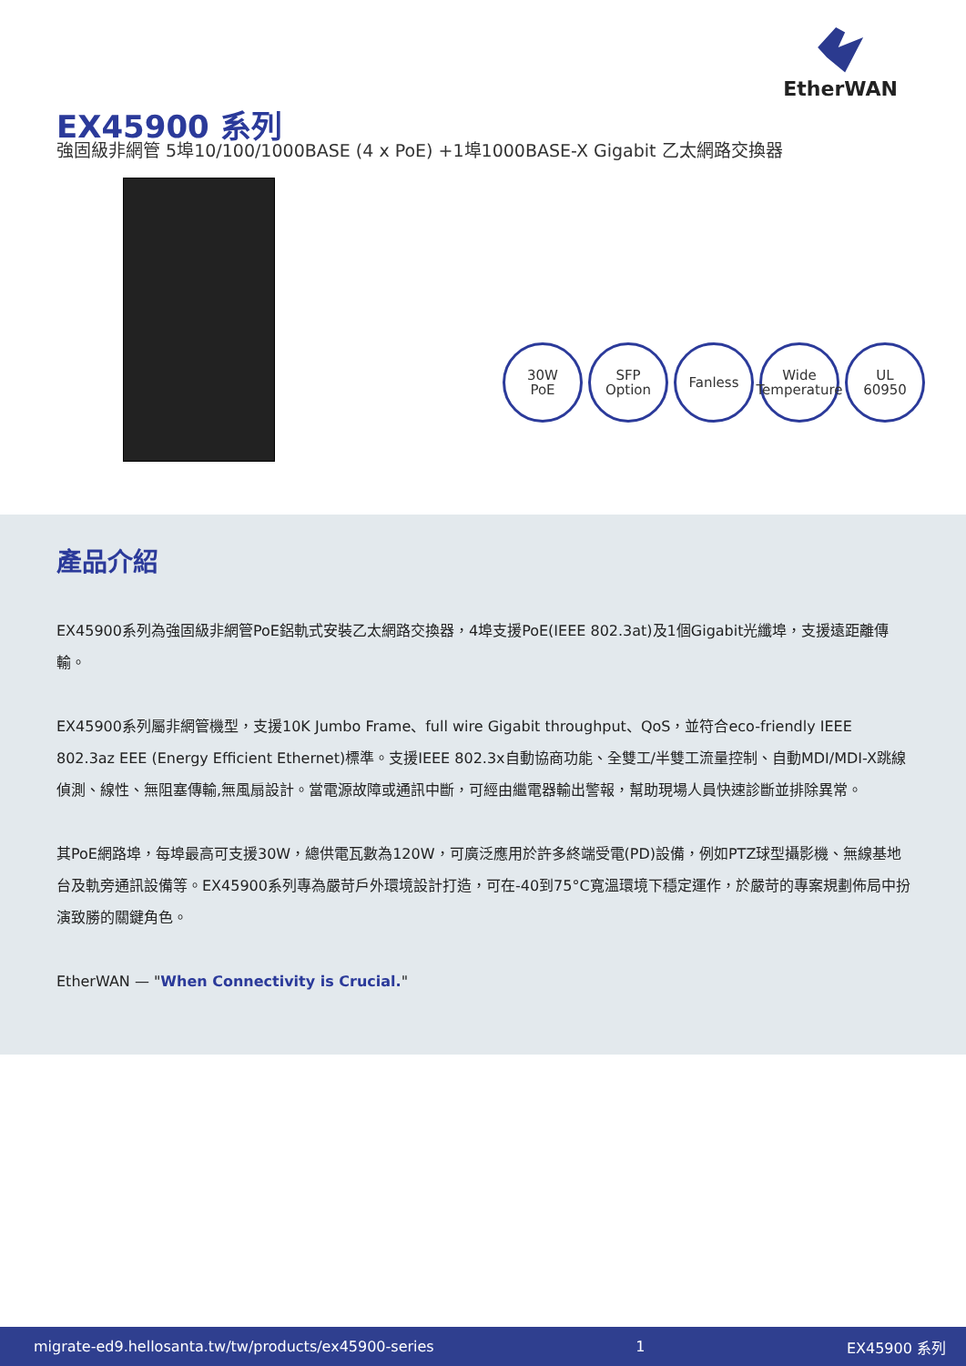EtherWAN
EX45900 系列
強固級非網管 5埠10/100/1000BASE (4 x PoE) +1埠1000BASE-X Gigabit 乙太網路交換器
30W
PoE
SFP
Option
Fanless Wide
Temperature
UL
60950
產品介紹
EX45900系列為強固級非網管PoE鋁軌式安裝乙太網路交換器，4埠支援PoE(IEEE 802.3at)及1個Gigabit光纖埠，支援遠距離傳輸。
EX45900系列屬非網管機型，支援10K Jumbo Frame、full wire Gigabit throughput、QoS，並符合eco-friendly IEEE 802.3az EEE (Energy Efficient Ethernet)標準。支援IEEE 802.3x自動協商功能、全雙工/半雙工流量控制、自動MDI/MDI-X跳線偵測、線性、無阻塞傳輸,無風扇設計。當電源故障或通訊中斷，可經由繼電器輸出警報，幫助現場人員快速診斷並排除異常。
其PoE網路埠，每埠最高可支援30W，總供電瓦數為120W，可廣泛應用於許多終端受電(PD)設備，例如PTZ球型攝影機、無線基地台及軌旁通訊設備等。EX45900系列專為嚴苛戶外環境設計打造，可在-40到75°C寬溫環境下穩定運作，於嚴苛的專案規劃佈局中扮演致勝的關鍵角色。
EtherWAN — "When Connectivity is Crucial."
migrate-ed9.hellosanta.tw/tw/products/ex45900-series 1 EX45900 系列